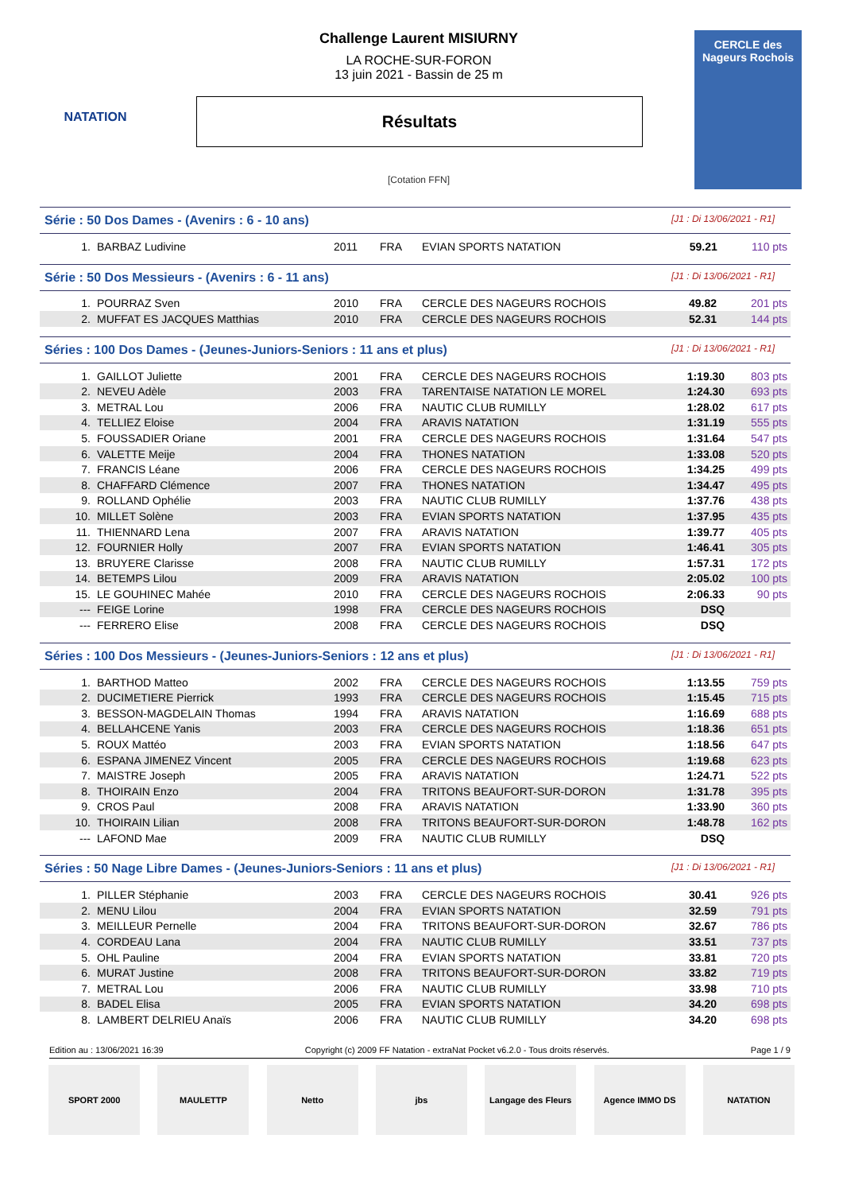NATATION
Challenge Laurent MISIURNY
LA ROCHE-SUR-FORON
13 juin 2021 - Bassin de 25 m
Résultats
[Cotation FFN]
CERCLE des Nageurs Rochois
Série : 50 Dos Dames - (Avenirs : 6 - 10 ans) [J1 : Di 13/06/2021 - R1]
| 1. | BARBAZ Ludivine | 2011 | FRA | EVIAN SPORTS NATATION | 59.21 | 110 pts |
Série : 50 Dos Messieurs - (Avenirs : 6 - 11 ans) [J1 : Di 13/06/2021 - R1]
| 1. | POURRAZ Sven | 2010 | FRA | CERCLE DES NAGEURS ROCHOIS | 49.82 | 201 pts |
| 2. | MUFFAT ES JACQUES Matthias | 2010 | FRA | CERCLE DES NAGEURS ROCHOIS | 52.31 | 144 pts |
Séries : 100 Dos Dames - (Jeunes-Juniors-Seniors : 11 ans et plus) [J1 : Di 13/06/2021 - R1]
| 1. | GAILLOT Juliette | 2001 | FRA | CERCLE DES NAGEURS ROCHOIS | 1:19.30 | 803 pts |
| 2. | NEVEU Adèle | 2003 | FRA | TARENTAISE NATATION LE MOREL | 1:24.30 | 693 pts |
| 3. | METRAL Lou | 2006 | FRA | NAUTIC CLUB RUMILLY | 1:28.02 | 617 pts |
| 4. | TELLIEZ Eloise | 2004 | FRA | ARAVIS NATATION | 1:31.19 | 555 pts |
| 5. | FOUSSADIER Oriane | 2001 | FRA | CERCLE DES NAGEURS ROCHOIS | 1:31.64 | 547 pts |
| 6. | VALETTE Meije | 2004 | FRA | THONES NATATION | 1:33.08 | 520 pts |
| 7. | FRANCIS Léane | 2006 | FRA | CERCLE DES NAGEURS ROCHOIS | 1:34.25 | 499 pts |
| 8. | CHAFFARD Clémence | 2007 | FRA | THONES NATATION | 1:34.47 | 495 pts |
| 9. | ROLLAND Ophélie | 2003 | FRA | NAUTIC CLUB RUMILLY | 1:37.76 | 438 pts |
| 10. | MILLET Solène | 2003 | FRA | EVIAN SPORTS NATATION | 1:37.95 | 435 pts |
| 11. | THIENNARD Lena | 2007 | FRA | ARAVIS NATATION | 1:39.77 | 405 pts |
| 12. | FOURNIER Holly | 2007 | FRA | EVIAN SPORTS NATATION | 1:46.41 | 305 pts |
| 13. | BRUYERE Clarisse | 2008 | FRA | NAUTIC CLUB RUMILLY | 1:57.31 | 172 pts |
| 14. | BETEMPS Lilou | 2009 | FRA | ARAVIS NATATION | 2:05.02 | 100 pts |
| 15. | LE GOUHINEC Mahée | 2010 | FRA | CERCLE DES NAGEURS ROCHOIS | 2:06.33 | 90 pts |
| --- | FEIGE Lorine | 1998 | FRA | CERCLE DES NAGEURS ROCHOIS | DSQ | |
| --- | FERRERO Elise | 2008 | FRA | CERCLE DES NAGEURS ROCHOIS | DSQ | |
Séries : 100 Dos Messieurs - (Jeunes-Juniors-Seniors : 12 ans et plus) [J1 : Di 13/06/2021 - R1]
| 1. | BARTHOD Matteo | 2002 | FRA | CERCLE DES NAGEURS ROCHOIS | 1:13.55 | 759 pts |
| 2. | DUCIMETIERE Pierrick | 1993 | FRA | CERCLE DES NAGEURS ROCHOIS | 1:15.45 | 715 pts |
| 3. | BESSON-MAGDELAIN Thomas | 1994 | FRA | ARAVIS NATATION | 1:16.69 | 688 pts |
| 4. | BELLAHCENE Yanis | 2003 | FRA | CERCLE DES NAGEURS ROCHOIS | 1:18.36 | 651 pts |
| 5. | ROUX Mattéo | 2003 | FRA | EVIAN SPORTS NATATION | 1:18.56 | 647 pts |
| 6. | ESPANA JIMENEZ Vincent | 2005 | FRA | CERCLE DES NAGEURS ROCHOIS | 1:19.68 | 623 pts |
| 7. | MAISTRE Joseph | 2005 | FRA | ARAVIS NATATION | 1:24.71 | 522 pts |
| 8. | THOIRAIN Enzo | 2004 | FRA | TRITONS BEAUFORT-SUR-DORON | 1:31.78 | 395 pts |
| 9. | CROS Paul | 2008 | FRA | ARAVIS NATATION | 1:33.90 | 360 pts |
| 10. | THOIRAIN Lilian | 2008 | FRA | TRITONS BEAUFORT-SUR-DORON | 1:48.78 | 162 pts |
| --- | LAFOND Mae | 2009 | FRA | NAUTIC CLUB RUMILLY | DSQ | |
Séries : 50 Nage Libre Dames - (Jeunes-Juniors-Seniors : 11 ans et plus) [J1 : Di 13/06/2021 - R1]
| 1. | PILLER Stéphanie | 2003 | FRA | CERCLE DES NAGEURS ROCHOIS | 30.41 | 926 pts |
| 2. | MENU Lilou | 2004 | FRA | EVIAN SPORTS NATATION | 32.59 | 791 pts |
| 3. | MEILLEUR Pernelle | 2004 | FRA | TRITONS BEAUFORT-SUR-DORON | 32.67 | 786 pts |
| 4. | CORDEAU Lana | 2004 | FRA | NAUTIC CLUB RUMILLY | 33.51 | 737 pts |
| 5. | OHL Pauline | 2004 | FRA | EVIAN SPORTS NATATION | 33.81 | 720 pts |
| 6. | MURAT Justine | 2008 | FRA | TRITONS BEAUFORT-SUR-DORON | 33.82 | 719 pts |
| 7. | METRAL Lou | 2006 | FRA | NAUTIC CLUB RUMILLY | 33.98 | 710 pts |
| 8. | BADEL Elisa | 2005 | FRA | EVIAN SPORTS NATATION | 34.20 | 698 pts |
| 8. | LAMBERT DELRIEU Anaïs | 2006 | FRA | NAUTIC CLUB RUMILLY | 34.20 | 698 pts |
Edition au : 13/06/2021 16:39 Copyright (c) 2009 FF Natation - extraNat Pocket v6.2.0 - Tous droits réservés. Page 1 / 9
SPORT 2000 MAULETTP Netto jbs Langage des Fleurs
Agence IMMO DS NATATION